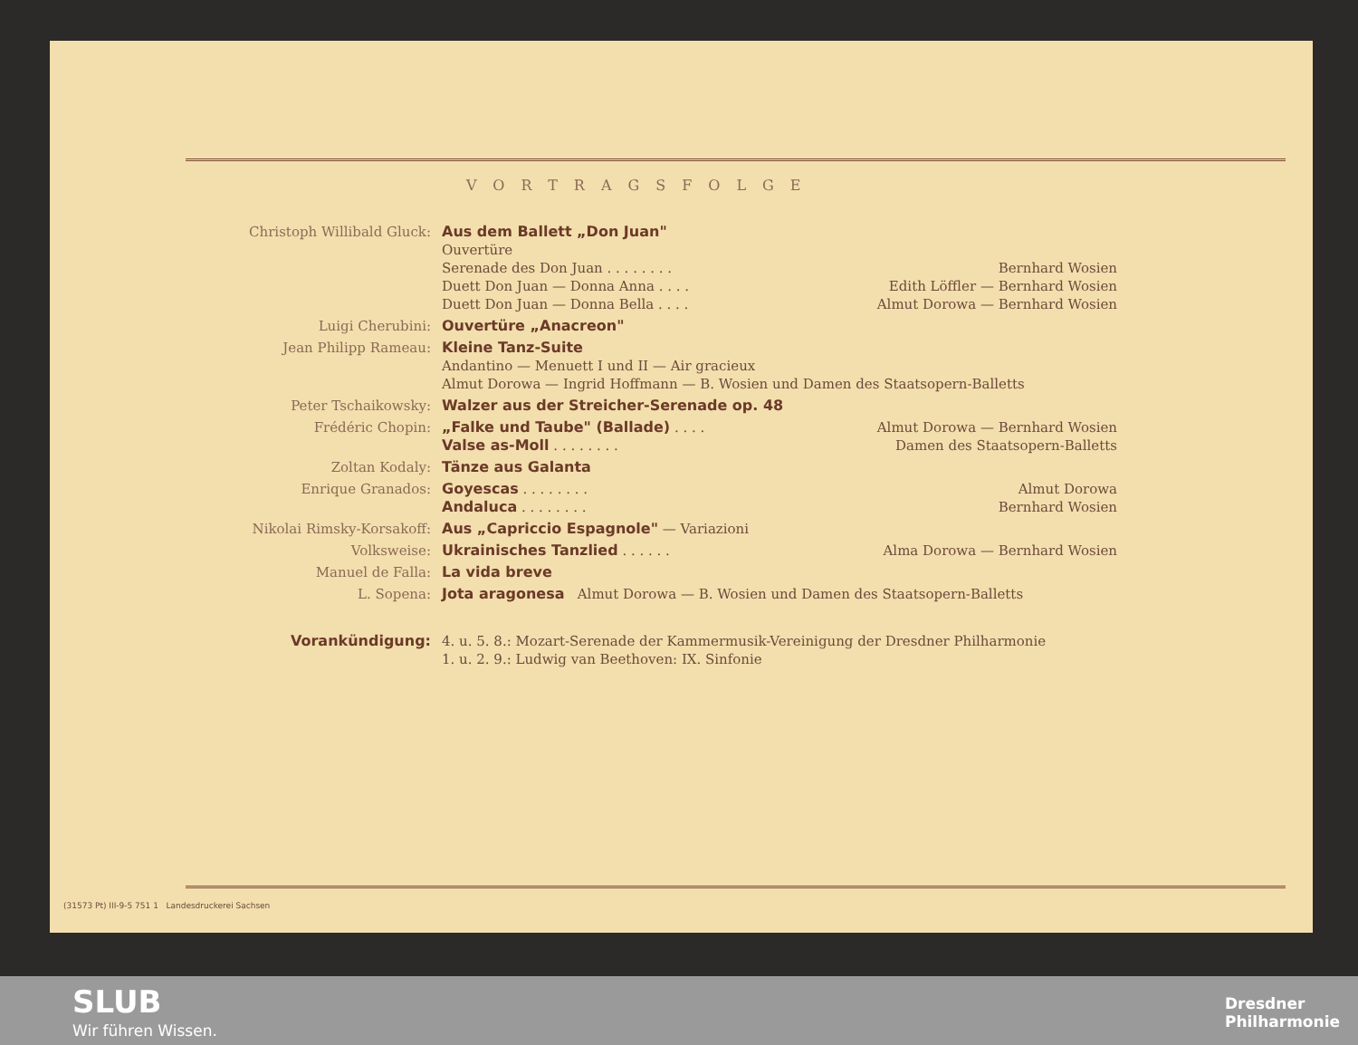VORTRAGSFOLGE
| Christoph Willibald Gluck: | Aus dem Ballett „Don Juan" Ouvertüre Serenade des Don Juan . . . . . . . . Bernhard Wosien Duett Don Juan — Donna Anna . . . . Edith Löffler — Bernhard Wosien Duett Don Juan — Donna Bella . . . . Almut Dorowa — Bernhard Wosien |
| Luigi Cherubini: | Ouvertüre „Anacreon" |
| Jean Philipp Rameau: | Kleine Tanz-Suite Andantino — Menuett I und II — Air gracieux Almut Dorowa — Ingrid Hoffmann — B. Wosien und Damen des Staatsopern-Balletts |
| Peter Tschaikowsky: | Walzer aus der Streicher-Serenade op. 48 |
| Frédéric Chopin: | „Falke und Taube" (Ballade) . . . . Almut Dorowa — Bernhard Wosien Valse as-Moll . . . . . . . . Damen des Staatsopern-Balletts |
| Zoltan Kodaly: | Tänze aus Galanta |
| Enrique Granados: | Goyescas . . . . . . . . Almut Dorowa Andaluca . . . . . . . . Bernhard Wosien |
| Nikolai Rimsky-Korsakoff: | Aus „Capriccio Espagnole" — Variazioni |
| Volksweise: | Ukrainisches Tanzlied . . . . . . Alma Dorowa — Bernhard Wosien |
| Manuel de Falla: | La vida breve |
| L. Sopena: | Jota aragonesa Almut Dorowa — B. Wosien und Damen des Staatsopern-Balletts |
| Vorankündigung: | 4. u. 5. 8.: Mozart-Serenade der Kammermusik-Vereinigung der Dresdner Philharmonie 1. u. 2. 9.: Ludwig van Beethoven: IX. Sinfonie |
(31573 Pt) III-9-5 751 1 Landesdruckerei Sachsen
SLUB
Wir führen Wissen.
Dresdner
Philharmonie